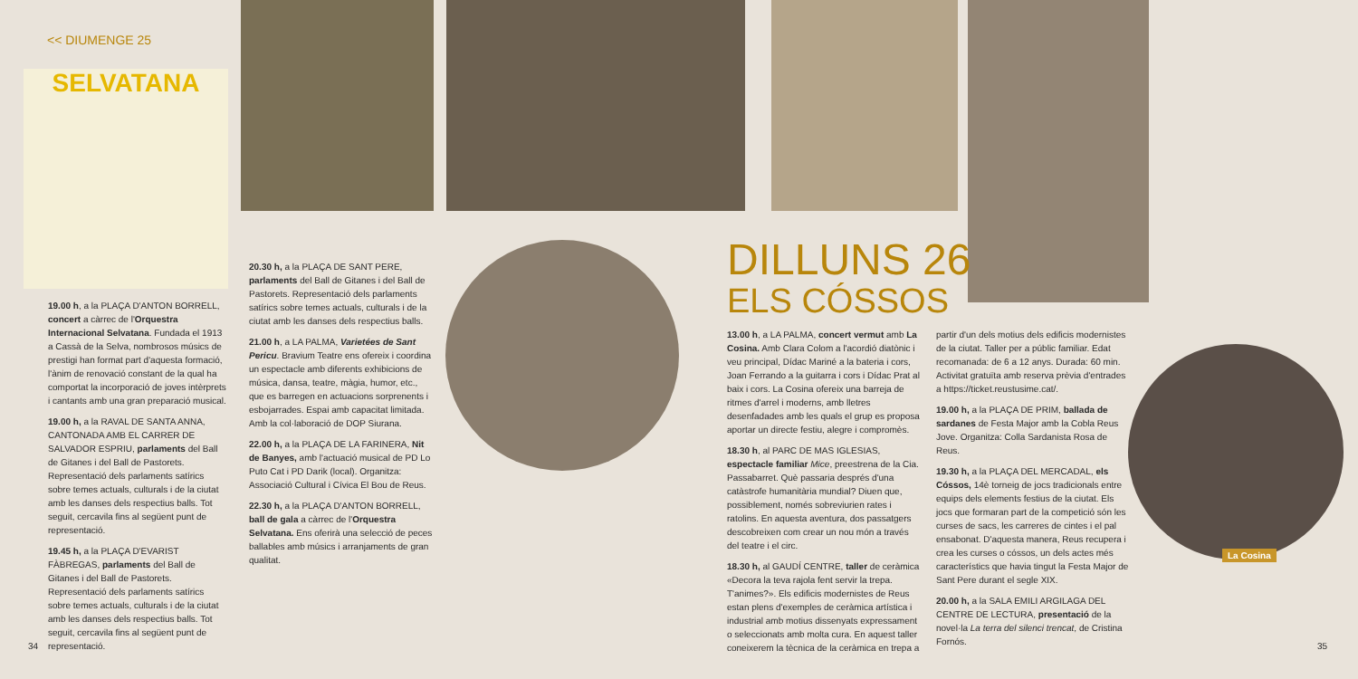<< DIUMENGE 25
SELVATANA
La Cosina
19.00 h, a la PLAÇA D'ANTON BORRELL, concert a càrrec de l'Orquestra Internacional Selvatana. Fundada el 1913 a Cassà de la Selva, nombrosos músics de prestigi han format part d'aquesta formació, l'ànim de renovació constant de la qual ha comportat la incorporació de joves intèrprets i cantants amb una gran preparació musical.
19.00 h, a la RAVAL DE SANTA ANNA, CANTONADA AMB EL CARRER DE SALVADOR ESPRIU, parlaments del Ball de Gitanes i del Ball de Pastorets. Representació dels parlaments satírics sobre temes actuals, culturals i de la ciutat amb les danses dels respectius balls. Tot seguit, cercavila fins al següent punt de representació.
19.45 h, a la PLAÇA D'EVARIST FÀBREGAS, parlaments del Ball de Gitanes i del Ball de Pastorets. Representació dels parlaments satírics sobre temes actuals, culturals i de la ciutat amb les danses dels respectius balls. Tot seguit, cercavila fins al següent punt de representació.
20.30 h, a la PLAÇA DE SANT PERE, parlaments del Ball de Gitanes i del Ball de Pastorets. Representació dels parlaments satírics sobre temes actuals, culturals i de la ciutat amb les danses dels respectius balls.
21.00 h, a LA PALMA, Varietées de Sant Pericu. Bravium Teatre ens ofereix i coordina un espectacle amb diferents exhibicions de música, dansa, teatre, màgia, humor, etc., que es barregen en actuacions sorprenents i esbojarrades. Espai amb capacitat limitada. Amb la col·laboració de DOP Siurana.
22.00 h, a la PLAÇA DE LA FARINERA, Nit de Banyes, amb l'actuació musical de PD Lo Puto Cat i PD Darik (local). Organitza: Associació Cultural i Cívica El Bou de Reus.
22.30 h, a la PLAÇA D'ANTON BORRELL, ball de gala a càrrec de l'Orquestra Selvatana. Ens oferirà una selecció de peces ballables amb músics i arranjaments de gran qualitat.
DILLUNS 26
ELS CÓSSOS
13.00 h, a LA PALMA, concert vermut amb La Cosina. Amb Clara Colom a l'acordió diatònic i veu principal, Dídac Mariné a la bateria i cors, Joan Ferrando a la guitarra i cors i Dídac Prat al baix i cors. La Cosina ofereix una barreja de ritmes d'arrel i moderns, amb lletres desenfadades amb les quals el grup es proposa aportar un directe festiu, alegre i compromès.
18.30 h, al PARC DE MAS IGLESIAS, espectacle familiar Mice, preestrena de la Cia. Passabarret. Què passaria després d'una catàstrofe humanitària mundial? Diuen que, possiblement, només sobreviurien rates i ratolins. En aquesta aventura, dos passatgers descobreixen com crear un nou món a través del teatre i el circ.
18.30 h, al GAUDÍ CENTRE, taller de ceràmica «Decora la teva rajola fent servir la trepa. T'animes?». Els edificis modernistes de Reus estan plens d'exemples de ceràmica artística i industrial amb motius dissenyats expressament o seleccionats amb molta cura. En aquest taller coneixerem la tècnica de la ceràmica en trepa a
partir d'un dels motius dels edificis modernistes de la ciutat. Taller per a públic familiar. Edat recomanada: de 6 a 12 anys. Durada: 60 min. Activitat gratuïta amb reserva prèvia d'entrades a https://ticket.reustusime.cat/.
19.00 h, a la PLAÇA DE PRIM, ballada de sardanes de Festa Major amb la Cobla Reus Jove. Organitza: Colla Sardanista Rosa de Reus.
19.30 h, a la PLAÇA DEL MERCADAL, els Cóssos, 14è torneig de jocs tradicionals entre equips dels elements festius de la ciutat. Els jocs que formaran part de la competició són les curses de sacs, les carreres de cintes i el pal ensabonat. D'aquesta manera, Reus recupera i crea les curses o cóssos, un dels actes més característics que havia tingut la Festa Major de Sant Pere durant el segle XIX.
20.00 h, a la SALA EMILI ARGILAGA DEL CENTRE DE LECTURA, presentació de la novel·la La terra del silenci trencat, de Cristina Fornós.
34 35